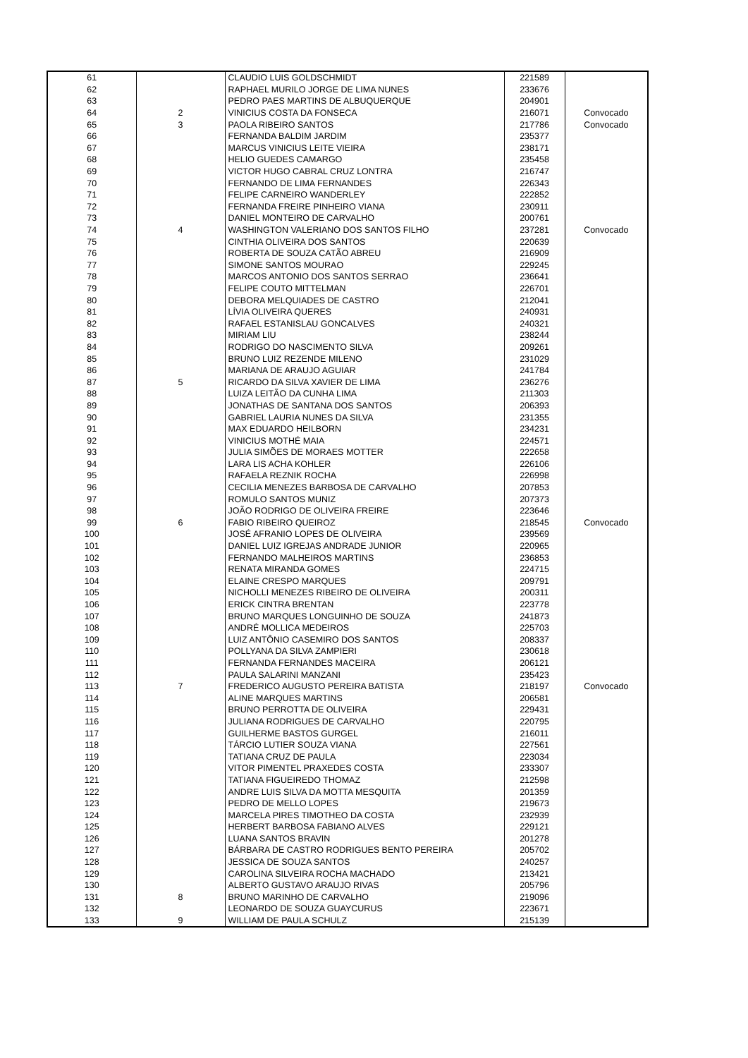| 61 | | CLAUDIO LUIS GOLDSCHMIDT | 221589 | |
| 62 | | RAPHAEL MURILO JORGE DE LIMA NUNES | 233676 | |
| 63 | | PEDRO PAES MARTINS DE ALBUQUERQUE | 204901 | |
| 64 | 2 | VINICIUS COSTA DA FONSECA | 216071 | Convocado |
| 65 | 3 | PAOLA RIBEIRO SANTOS | 217786 | Convocado |
| 66 | | FERNANDA BALDIM JARDIM | 235377 | |
| 67 | | MARCUS VINICIUS LEITE VIEIRA | 238171 | |
| 68 | | HELIO GUEDES CAMARGO | 235458 | |
| 69 | | VICTOR HUGO CABRAL CRUZ LONTRA | 216747 | |
| 70 | | FERNANDO DE LIMA FERNANDES | 226343 | |
| 71 | | FELIPE CARNEIRO WANDERLEY | 222852 | |
| 72 | | FERNANDA FREIRE PINHEIRO VIANA | 230911 | |
| 73 | | DANIEL MONTEIRO DE CARVALHO | 200761 | |
| 74 | 4 | WASHINGTON VALERIANO DOS SANTOS FILHO | 237281 | Convocado |
| 75 | | CINTHIA OLIVEIRA DOS SANTOS | 220639 | |
| 76 | | ROBERTA DE SOUZA CATÃO ABREU | 216909 | |
| 77 | | SIMONE SANTOS MOURAO | 229245 | |
| 78 | | MARCOS ANTONIO DOS SANTOS SERRAO | 236641 | |
| 79 | | FELIPE COUTO MITTELMAN | 226701 | |
| 80 | | DEBORA MELQUIADES DE CASTRO | 212041 | |
| 81 | | LÍVIA OLIVEIRA QUERES | 240931 | |
| 82 | | RAFAEL ESTANISLAU GONCALVES | 240321 | |
| 83 | | MIRIAM LIU | 238244 | |
| 84 | | RODRIGO DO NASCIMENTO SILVA | 209261 | |
| 85 | | BRUNO LUIZ REZENDE MILENO | 231029 | |
| 86 | | MARIANA DE ARAUJO AGUIAR | 241784 | |
| 87 | 5 | RICARDO DA SILVA XAVIER DE LIMA | 236276 | |
| 88 | | LUIZA LEITÃO DA CUNHA LIMA | 211303 | |
| 89 | | JONATHAS DE SANTANA DOS SANTOS | 206393 | |
| 90 | | GABRIEL LAURIA NUNES DA SILVA | 231355 | |
| 91 | | MAX EDUARDO HEILBORN | 234231 | |
| 92 | | VINICIUS MOTHÉ MAIA | 224571 | |
| 93 | | JULIA SIMÕES DE MORAES MOTTER | 222658 | |
| 94 | | LARA LIS ACHA KOHLER | 226106 | |
| 95 | | RAFAELA REZNIK ROCHA | 226998 | |
| 96 | | CECILIA MENEZES BARBOSA DE CARVALHO | 207853 | |
| 97 | | ROMULO SANTOS MUNIZ | 207373 | |
| 98 | | JOÃO RODRIGO DE OLIVEIRA FREIRE | 223646 | |
| 99 | 6 | FABIO RIBEIRO QUEIROZ | 218545 | Convocado |
| 100 | | JOSÉ AFRANIO LOPES DE OLIVEIRA | 239569 | |
| 101 | | DANIEL LUIZ IGREJAS ANDRADE JUNIOR | 220965 | |
| 102 | | FERNANDO MALHEIROS MARTINS | 236853 | |
| 103 | | RENATA MIRANDA GOMES | 224715 | |
| 104 | | ELAINE CRESPO MARQUES | 209791 | |
| 105 | | NICHOLLI MENEZES RIBEIRO DE OLIVEIRA | 200311 | |
| 106 | | ERICK CINTRA BRENTAN | 223778 | |
| 107 | | BRUNO MARQUES LONGUINHO DE SOUZA | 241873 | |
| 108 | | ANDRÉ MOLLICA MEDEIROS | 225703 | |
| 109 | | LUIZ ANTÔNIO CASEMIRO DOS SANTOS | 208337 | |
| 110 | | POLLYANA DA SILVA ZAMPIERI | 230618 | |
| 111 | | FERNANDA FERNANDES MACEIRA | 206121 | |
| 112 | | PAULA SALARINI MANZANI | 235423 | |
| 113 | 7 | FREDERICO AUGUSTO PEREIRA BATISTA | 218197 | Convocado |
| 114 | | ALINE MARQUES MARTINS | 206581 | |
| 115 | | BRUNO PERROTTA DE OLIVEIRA | 229431 | |
| 116 | | JULIANA RODRIGUES DE CARVALHO | 220795 | |
| 117 | | GUILHERME BASTOS GURGEL | 216011 | |
| 118 | | TÁRCIO LUTIER SOUZA VIANA | 227561 | |
| 119 | | TATIANA CRUZ DE PAULA | 223034 | |
| 120 | | VITOR PIMENTEL PRAXEDES COSTA | 233307 | |
| 121 | | TATIANA FIGUEIREDO THOMAZ | 212598 | |
| 122 | | ANDRE LUIS SILVA DA MOTTA MESQUITA | 201359 | |
| 123 | | PEDRO DE MELLO LOPES | 219673 | |
| 124 | | MARCELA PIRES TIMOTHEO DA COSTA | 232939 | |
| 125 | | HERBERT BARBOSA FABIANO ALVES | 229121 | |
| 126 | | LUANA SANTOS BRAVIN | 201278 | |
| 127 | | BÁRBARA DE CASTRO RODRIGUES BENTO PEREIRA | 205702 | |
| 128 | | JESSICA DE SOUZA SANTOS | 240257 | |
| 129 | | CAROLINA SILVEIRA ROCHA MACHADO | 213421 | |
| 130 | | ALBERTO GUSTAVO ARAUJO RIVAS | 205796 | |
| 131 | 8 | BRUNO MARINHO DE CARVALHO | 219096 | |
| 132 | | LEONARDO DE SOUZA GUAYCURUS | 223671 | |
| 133 | 9 | WILLIAM DE PAULA SCHULZ | 215139 | |